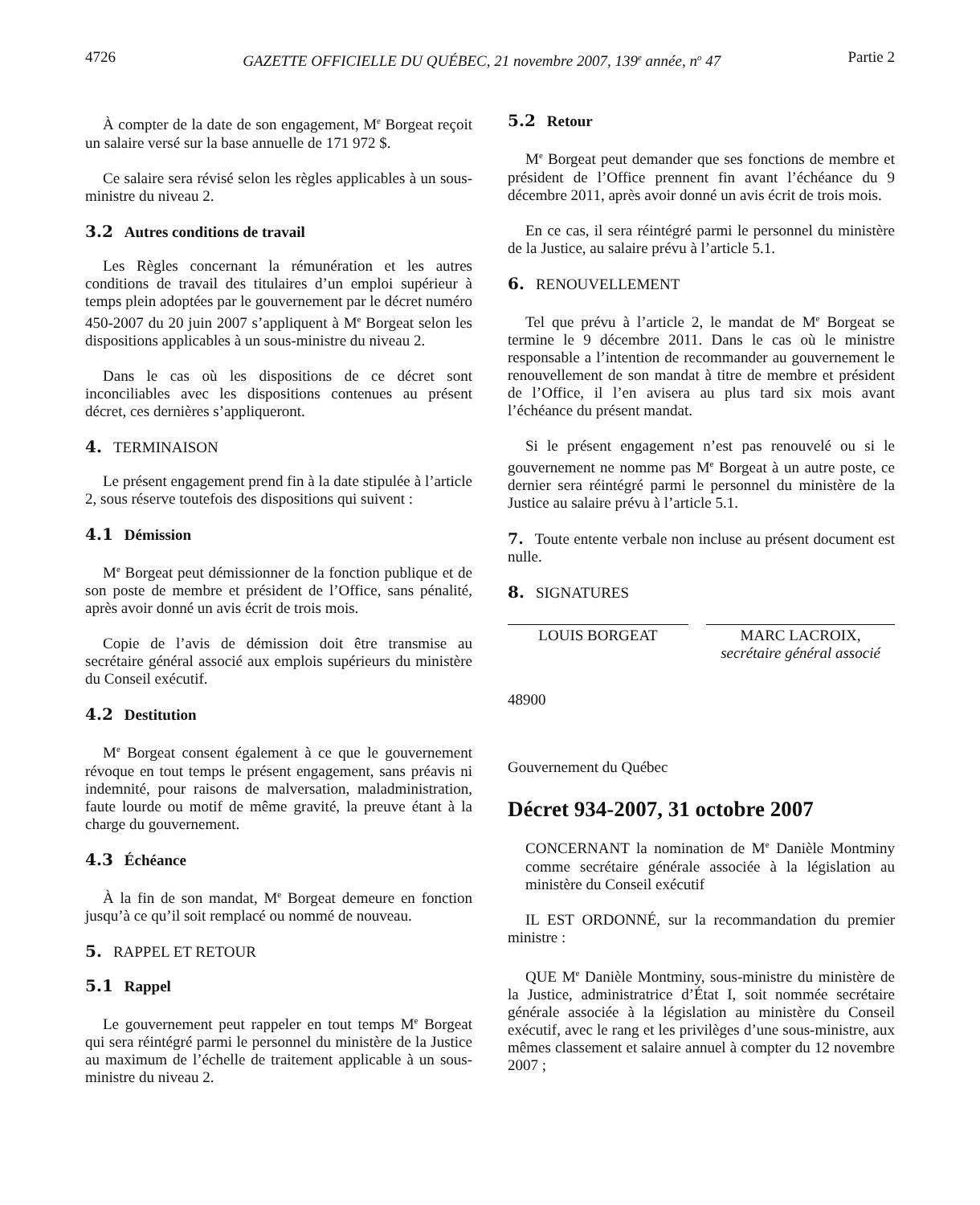4726 GAZETTE OFFICIELLE DU QUÉBEC, 21 novembre 2007, 139<sup>e</sup> année, n<sup>o</sup> 47 Partie 2
À compter de la date de son engagement, M<sup>e</sup> Borgeat reçoit un salaire versé sur la base annuelle de 171 972 $.
Ce salaire sera révisé selon les règles applicables à un sous-ministre du niveau 2.
3.2 Autres conditions de travail
Les Règles concernant la rémunération et les autres conditions de travail des titulaires d’un emploi supérieur à temps plein adoptées par le gouvernement par le décret numéro 450-2007 du 20 juin 2007 s’appliquent à M<sup>e</sup> Borgeat selon les dispositions applicables à un sous-ministre du niveau 2.
Dans le cas où les dispositions de ce décret sont inconciliables avec les dispositions contenues au présent décret, ces dernières s’appliqueront.
4. TERMINAISON
Le présent engagement prend fin à la date stipulée à l’article 2, sous réserve toutefois des dispositions qui suivent :
4.1 Démission
M<sup>e</sup> Borgeat peut démissionner de la fonction publique et de son poste de membre et président de l’Office, sans pénalité, après avoir donné un avis écrit de trois mois.
Copie de l’avis de démission doit être transmise au secrétaire général associé aux emplois supérieurs du ministère du Conseil exécutif.
4.2 Destitution
M<sup>e</sup> Borgeat consent également à ce que le gouvernement révoque en tout temps le présent engagement, sans préavis ni indemnité, pour raisons de malversation, maladministration, faute lourde ou motif de même gravité, la preuve étant à la charge du gouvernement.
4.3 Échéance
À la fin de son mandat, M<sup>e</sup> Borgeat demeure en fonction jusqu’à ce qu’il soit remplacé ou nommé de nouveau.
5. RAPPEL ET RETOUR
5.1 Rappel
Le gouvernement peut rappeler en tout temps M<sup>e</sup> Borgeat qui sera réintégré parmi le personnel du ministère de la Justice au maximum de l’échelle de traitement applicable à un sous-ministre du niveau 2.
5.2 Retour
M<sup>e</sup> Borgeat peut demander que ses fonctions de membre et président de l’Office prennent fin avant l’échéance du 9 décembre 2011, après avoir donné un avis écrit de trois mois.
En ce cas, il sera réintégré parmi le personnel du ministère de la Justice, au salaire prévu à l’article 5.1.
6. RENOUVELLEMENT
Tel que prévu à l’article 2, le mandat de M<sup>e</sup> Borgeat se termine le 9 décembre 2011. Dans le cas où le ministre responsable a l’intention de recommander au gouvernement le renouvellement de son mandat à titre de membre et président de l’Office, il l’en avisera au plus tard six mois avant l’échéance du présent mandat.
Si le présent engagement n’est pas renouvelé ou si le gouvernement ne nomme pas M<sup>e</sup> Borgeat à un autre poste, ce dernier sera réintégré parmi le personnel du ministère de la Justice au salaire prévu à l’article 5.1.
7. Toute entente verbale non incluse au présent document est nulle.
8. SIGNATURES
LOUIS BORGEAT MARC LACROIX,
secrétaire général associé
48900
Gouvernement du Québec
Décret 934-2007, 31 octobre 2007
CONCERNANT la nomination de M<sup>e</sup> Danièle Montminy comme secrétaire générale associée à la législation au ministère du Conseil exécutif
IL EST ORDONNÉ, sur la recommandation du premier ministre :
QUE M<sup>e</sup> Danièle Montminy, sous-ministre du ministère de la Justice, administratrice d’État I, soit nommée secrétaire générale associée à la législation au ministère du Conseil exécutif, avec le rang et les privilèges d’une sous-ministre, aux mêmes classement et salaire annuel à compter du 12 novembre 2007 ;